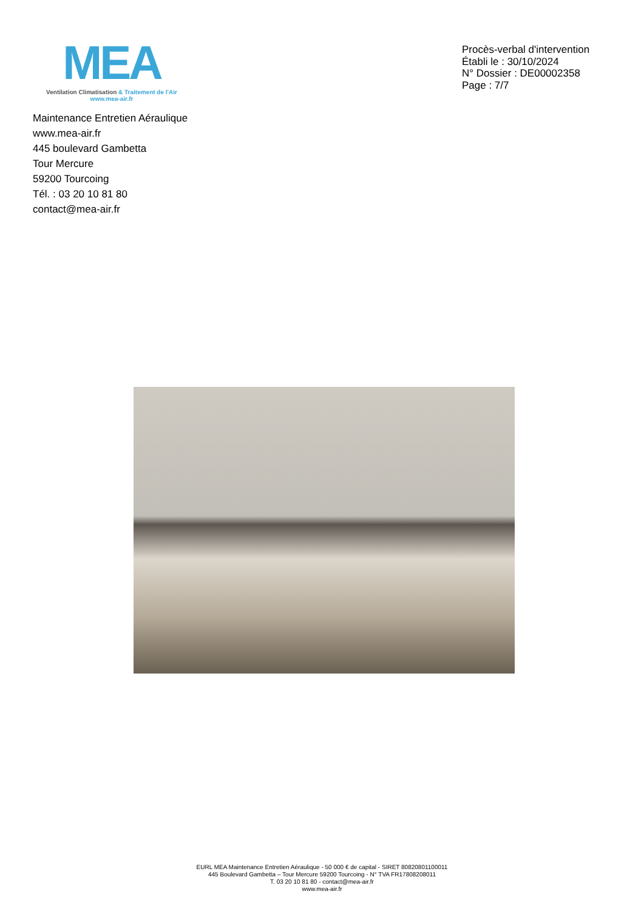MEA
Ventilation Climatisation & Traitement de l'Air
www.mea-air.fr
Procès-verbal d'intervention
Établi le : 30/10/2024
N° Dossier : DE00002358
Page : 7/7
Maintenance Entretien Aéraulique
www.mea-air.fr
445 boulevard Gambetta
Tour Mercure
59200 Tourcoing
Tél. : 03 20 10 81 80
contact@mea-air.fr
EURL MEA Maintenance Entretien Aéraulique - 50 000 € de capital - SIRET 80820801100011
445 Boulevard Gambetta – Tour Mercure 59200 Tourcoing - N° TVA FR17808208011
T. 03 20 10 81 80 - contact@mea-air.fr
www.mea-air.fr